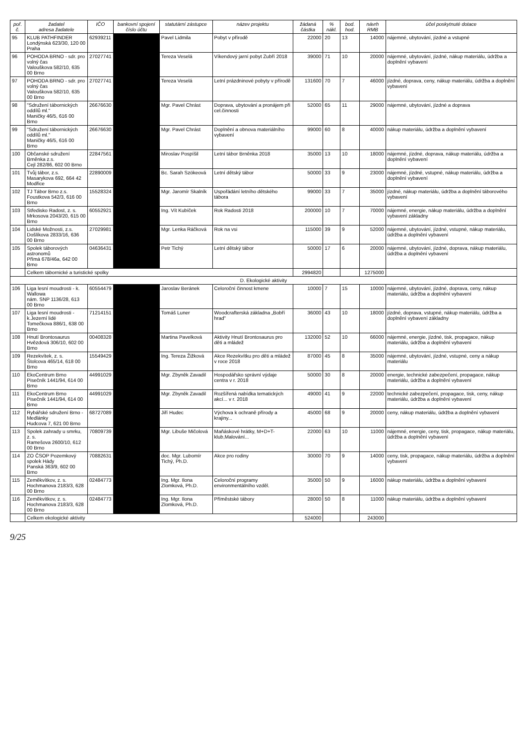| poř. č. | žadatel adresa žadatele | IČO | bankovní spojení číslo účtu | statutární zástupce | název projektu | žádaná částka | % nákl. | bod. hod. | návrh RMB | účel poskytnuté dotace |
| --- | --- | --- | --- | --- | --- | --- | --- | --- | --- | --- |
| 95 | KLUB PATHFINDER Londýnská 623/30, 120 00 Praha | 62939211 | | Pavel Lidmila | Pobyt v přírodě | 22000 | 20 | 13 | 14000 | nájemné, ubytování, jízdné a vstupné |
| 96 | POHODA BRNO - sdr. pro volný čas Valouškova 582/10, 635 00 Brno | 27027741 | | Tereza Veselá | Víkendový jarní pobyt Zubří 2018 | 39000 | 71 | 10 | 20000 | nájemné, ubytování, jízdné, nákup materiálu, údržba a doplnění vybavení |
| 97 | POHODA BRNO - sdr. pro volný čas Valouškova 582/10, 635 00 Brno | 27027741 | | Tereza Veselá | Letní prázdninové pobyty v přírodě | 131600 | 70 | 7 | 46000 | jízdné, doprava, ceny, nákup materiálu, údržba a doplnění vybavení |
| 98 | "Sdružení tábornických oddílů ml." Maničky 46/5, 616 00 Brno | 26676630 | | Mgr. Pavel Chrást | Doprava, ubytování a pronájem při cel.činnosti | 52000 | 65 | 11 | 29000 | nájemné, ubytování, jízdné a doprava |
| 99 | "Sdružení tábornických oddílů ml." Maničky 46/5, 616 00 Brno | 26676630 | | Mgr. Pavel Chrást | Doplnění a obnova materiálního vybavení | 99000 | 60 | 8 | 40000 | nákup materiálu, údržba a doplnění vybavení |
| 100 | Občanské sdružení Brněnka z.s. Cejl 282/86, 602 00 Brno | 22847561 | | Miroslav Pospíšil | Letní tábor Brněnka 2018 | 35000 | 13 | 10 | 18000 | nájemné, jízdné, doprava, nákup materiálu, údržba a doplnění vybavení |
| 101 | Tvůj tábor, z.s. Masarykova 692, 664 42 Modřice | 22890009 | | Bc. Sarah Szökeová | Letní dětský tábor | 50000 | 33 | 9 | 23000 | nájemné, jízdné, vstupné, nákup materiálu, údržba a doplnění vybavení |
| 102 | TJ Tábor Brno z.s. Foustkova 542/3, 616 00 Brno | 15528324 | | Mgr. Jaromír Skalník | Uspořádání letního dětského tábora | 99000 | 33 | 7 | 35000 | jízdné, nákup materiálu, údržba a doplnění táborového vybavení |
| 103 | Středisko Radost, z. s. Mrkosova 2043/20, 615 00 Brno | 60552921 | | Ing. Vít Kubíček | Rok Radosti 2018 | 200000 | 10 | 7 | 70000 | nájemné, energie, nákup materiálu, údržba a doplnění vybavení základny |
| 104 | Lidské Možnosti, z.s. Došlíkova 2833/16, 636 00 Brno | 27029981 | | Mgr. Lenka Ráčková | Rok na vsi | 115000 | 39 | 9 | 52000 | nájemné, ubytování, jízdné, vstupné, nákup materiálu, údržba a doplnění vybavení |
| 105 | Spolek táborových astronomů Přímá 678/46a, 642 00 Brno | 04636431 | | Petr Tichý | Letní dětský tábor | 50000 | 17 | 6 | 20000 | nájemné, ubytování, jízdné, doprava, nákup materiálu, údržba a doplnění vybavení |
| | Celkem tábornické a turistické spolky | | | | | 2994820 | | | 1275000 | |
| D. Ekologické aktivity | | | | | | | | | | |
| 106 | Liga lesní moudrosti - k. Wallowa nám. SNP 1136/28, 613 00 Brno | 60554479 | | Jaroslav Beránek | Celoroční činnost kmene | 10000 | 7 | 15 | 10000 | nájemné, ubytování, jízdné, doprava, ceny, nákup materiálu, údržba a doplnění vybavení |
| 107 | Liga lesní moudrosti - k.Jezerní lidé Tomečkova 886/1, 638 00 Brno | 71214151 | | Tomáš Luner | Woodcrafterská základna „Bobří hrad" | 36000 | 43 | 10 | 18000 | jízdné, doprava, vstupné, nákup materiálu, údržba a doplnění vybavení základny |
| 108 | Hnutí Brontosaurus Hvězdová 306/10, 602 00 Brno | 00408328 | | Martina Pavelková | Aktivity Hnutí Brontosaurus pro děti a mládež | 132000 | 52 | 10 | 66000 | nájemné, energie, jízdné, tisk, propagace, nákup materiálu, údržba a doplnění vybavení |
| 109 | Rezekvítek, z. s. Štolcova 465/14, 618 00 Brno | 15549429 | | Ing. Tereza Žižková | Akce Rezekvítku pro děti a mládež v roce 2018 | 87000 | 45 | 8 | 35000 | nájemné, ubytování, jízdné, vstupné, ceny a nákup materiálu |
| 110 | EkoCentrum Brno Pisečník 1441/94, 614 00 Brno | 44991029 | | Mgr. Zbyněk Zavadil | Hospodářsko správní výdaje centra v r. 2018 | 50000 | 30 | 8 | 20000 | energie, technické zabezpečení, propagace, nákup materiálu, údržba a doplnění vybavení |
| 111 | EkoCentrum Brno Pisečník 1441/94, 614 00 Brno | 44991029 | | Mgr. Zbyněk Zavadil | Rozšířená nabídka tematických akcí... v r. 2018 | 49000 | 41 | 9 | 22000 | technické zabezpečení, propagace, tisk, ceny, nákup materiálu, údržba a doplnění vybavení |
| 112 | Rybářské sdružení Brno - Medlánky Hudcova 7, 621 00 Brno | 68727089 | | Jiří Hudec | Výchova k ochraně přírody a krajiny... | 45000 | 68 | 9 | 20000 | ceny, nákup materiálu, údržba a doplnění vybavení |
| 113 | Spolek zahrady u smrku, z. s. Ramešova 2600/10, 612 00 Brno | 70809739 | | Mgr. Libuše Mičolová | Maňáskové hrátky, M+D+T-klub,Malování... | 22000 | 63 | 10 | 11000 | nájemné, energie, ceny, tisk, propagace, nákup materiálu, údržba a doplnění vybavení |
| 114 | ZO ČSOP Pozemkový spolek Hády Panská 363/9, 602 00 Brno | 70882631 | | doc. Mgr. Lubomír Tichý, Ph.D. | Akce pro rodiny | 30000 | 70 | 9 | 14000 | ceny, tisk, propagace, nákup materiálu, údržba a doplnění vybavení |
| 115 | Zeměkvítkov, z. s. Hochmanova 2183/3, 628 00 Brno | 02484773 | | Ing. Mgr. Ilona Zlomková, Ph.D. | Celoroční programy environmentálního vzděl. | 35000 | 50 | 9 | 16000 | nákup materiálu, údržba a doplnění vybavení |
| 116 | Zeměkvítkov, z. s. Hochmanova 2183/3, 628 00 Brno | 02484773 | | Ing. Mgr. Ilona Zlomková, Ph.D. | Příměstské tábory | 28000 | 50 | 8 | 11000 | nákup materiálu, údržba a doplnění vybavení |
| | Celkem ekologické aktivity | | | | | 524000 | | | 243000 | |
9/25